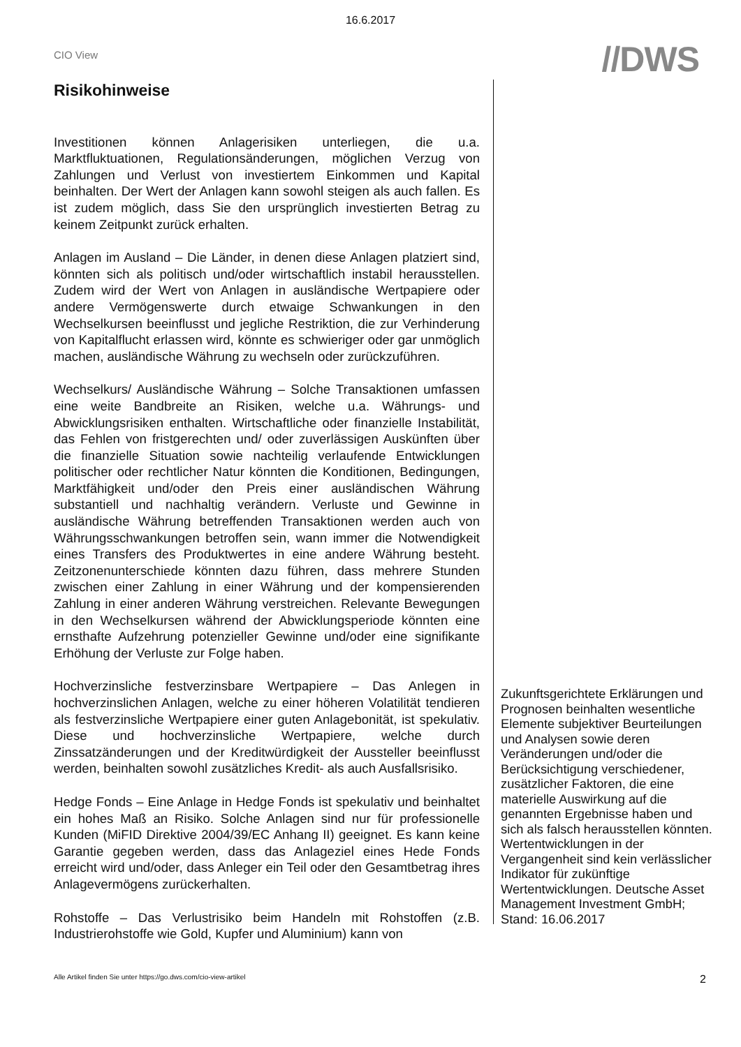16.6.2017
CIO View
//DWS
Risikohinweise
Investitionen können Anlagerisiken unterliegen, die u.a. Marktfluktuationen, Regulationsänderungen, möglichen Verzug von Zahlungen und Verlust von investiertem Einkommen und Kapital beinhalten. Der Wert der Anlagen kann sowohl steigen als auch fallen. Es ist zudem möglich, dass Sie den ursprünglich investierten Betrag zu keinem Zeitpunkt zurück erhalten.
Anlagen im Ausland – Die Länder, in denen diese Anlagen platziert sind, könnten sich als politisch und/oder wirtschaftlich instabil herausstellen. Zudem wird der Wert von Anlagen in ausländische Wertpapiere oder andere Vermögenswerte durch etwaige Schwankungen in den Wechselkursen beeinflusst und jegliche Restriktion, die zur Verhinderung von Kapitalflucht erlassen wird, könnte es schwieriger oder gar unmöglich machen, ausländische Währung zu wechseln oder zurückzuführen.
Wechselkurs/ Ausländische Währung – Solche Transaktionen umfassen eine weite Bandbreite an Risiken, welche u.a. Währungs- und Abwicklungsrisiken enthalten. Wirtschaftliche oder finanzielle Instabilität, das Fehlen von fristgerechten und/ oder zuverlässigen Auskünften über die finanzielle Situation sowie nachteilig verlaufende Entwicklungen politischer oder rechtlicher Natur könnten die Konditionen, Bedingungen, Marktfähigkeit und/oder den Preis einer ausländischen Währung substantiell und nachhaltig verändern. Verluste und Gewinne in ausländische Währung betreffenden Transaktionen werden auch von Währungsschwankungen betroffen sein, wann immer die Notwendigkeit eines Transfers des Produktwertes in eine andere Währung besteht. Zeitzonenunterschiede könnten dazu führen, dass mehrere Stunden zwischen einer Zahlung in einer Währung und der kompensierenden Zahlung in einer anderen Währung verstreichen. Relevante Bewegungen in den Wechselkursen während der Abwicklungsperiode könnten eine ernsthafte Aufzehrung potenzieller Gewinne und/oder eine signifikante Erhöhung der Verluste zur Folge haben.
Hochverzinsliche festverzinsbare Wertpapiere – Das Anlegen in hochverzinslichen Anlagen, welche zu einer höheren Volatilität tendieren als festverzinsliche Wertpapiere einer guten Anlagebonität, ist spekulativ. Diese und hochverzinsliche Wertpapiere, welche durch Zinssatzänderungen und der Kreditwürdigkeit der Aussteller beeinflusst werden, beinhalten sowohl zusätzliches Kredit- als auch Ausfallsrisiko.
Hedge Fonds – Eine Anlage in Hedge Fonds ist spekulativ und beinhaltet ein hohes Maß an Risiko. Solche Anlagen sind nur für professionelle Kunden (MiFID Direktive 2004/39/EC Anhang II) geeignet. Es kann keine Garantie gegeben werden, dass das Anlageziel eines Hede Fonds erreicht wird und/oder, dass Anleger ein Teil oder den Gesamtbetrag ihres Anlagevermögens zurückerhalten.
Rohstoffe – Das Verlustrisiko beim Handeln mit Rohstoffen (z.B. Industrierohstoffe wie Gold, Kupfer und Aluminium) kann von
Zukunftsgerichtete Erklärungen und Prognosen beinhalten wesentliche Elemente subjektiver Beurteilungen und Analysen sowie deren Veränderungen und/oder die Berücksichtigung verschiedener, zusätzlicher Faktoren, die eine materielle Auswirkung auf die genannten Ergebnisse haben und sich als falsch herausstellen könnten. Wertentwicklungen in der Vergangenheit sind kein verlässlicher Indikator für zukünftige Wertentwicklungen. Deutsche Asset Management Investment GmbH; Stand: 16.06.2017
Alle Artikel finden Sie unter https://go.dws.com/cio-view-artikel 2